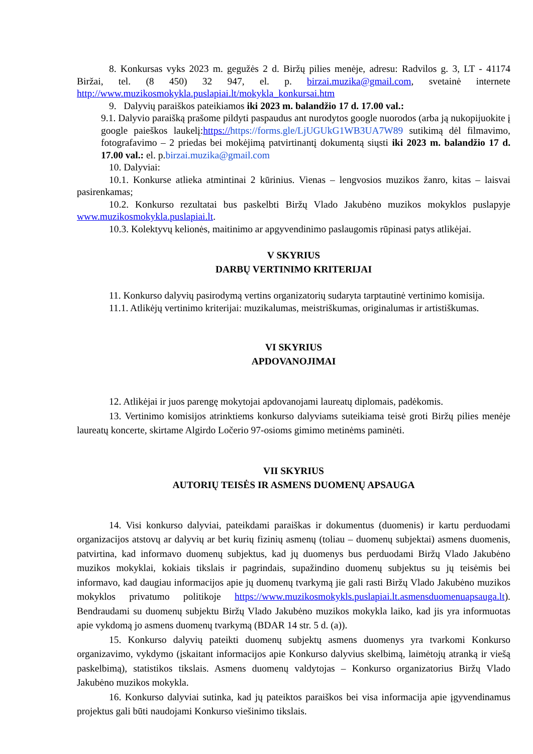8. Konkursas vyks 2023 m. gegužės 2 d. Biržų pilies menėje, adresu: Radvilos g. 3, LT - 41174 Biržai, tel. (8 450) 32 947, el. p. birzai.muzika@gmail.com, svetainė internete http://www.muzikosmokykla.puslapiai.lt/mokykla_konkursai.htm
9. Dalyvių paraiškos pateikiamos iki 2023 m. balandžio 17 d. 17.00 val.:
9.1. Dalyvio paraišką prašome pildyti paspaudus ant nurodytos google nuorodos (arba ją nukopijuokite į google paieškos laukelį:https://https://forms.gle/LjUGUkG1WB3UA7W89 sutikimą dėl filmavimo, fotografavimo – 2 priedas bei mokėjimą patvirtinantį dokumentą siųsti iki 2023 m. balandžio 17 d. 17.00 val.: el. p.birzai.muzika@gmail.com
10. Dalyviai:
10.1. Konkurse atlieka atmintinai 2 kūrinius. Vienas – lengvosios muzikos žanro, kitas – laisvai pasirenkamas;
10.2. Konkurso rezultatai bus paskelbti Biržų Vlado Jakubėno muzikos mokyklos puslapyje www.muzikosmokykla.puslapiai.lt.
10.3. Kolektyvų kelionės, maitinimo ar apgyvendinimo paslaugomis rūpinasi patys atlikėjai.
V SKYRIUS
DARBŲ VERTINIMO KRITERIJAI
11. Konkurso dalyvių pasirodymą vertins organizatorių sudaryta tarptautinė vertinimo komisija.
11.1. Atlikėjų vertinimo kriterijai: muzikalumas, meistriškumas, originalumas ir artistiškumas.
VI SKYRIUS
APDOVANOJIMAI
12. Atlikėjai ir juos parengę mokytojai apdovanojami laureatų diplomais, padėkomis.
13. Vertinimo komisijos atrinktiems konkurso dalyviams suteikiama teisė groti Biržų pilies menėje laureatų koncerte, skirtame Algirdo Ločerio 97-osioms gimimo metinėms paminėti.
VII SKYRIUS
AUTORIŲ TEISĖS IR ASMENS DUOMENŲ APSAUGA
14. Visi konkurso dalyviai, pateikdami paraiškas ir dokumentus (duomenis) ir kartu perduodami organizacijos atstovų ar dalyvių ar bet kurių fizinių asmenų (toliau – duomenų subjektai) asmens duomenis, patvirtina, kad informavo duomenų subjektus, kad jų duomenys bus perduodami Biržų Vlado Jakubėno muzikos mokyklai, kokiais tikslais ir pagrindais, supažindino duomenų subjektus su jų teisėmis bei informavo, kad daugiau informacijos apie jų duomenų tvarkymą jie gali rasti Biržų Vlado Jakubėno muzikos mokyklos privatumo politikoje https://www.muzikosmokykls.puslapiai.lt.asmensduomenuapsauga.lt). Bendraudami su duomenų subjektu Biržų Vlado Jakubėno muzikos mokykla laiko, kad jis yra informuotas apie vykdomą jo asmens duomenų tvarkymą (BDAR 14 str. 5 d. (a)).
15. Konkurso dalyvių pateikti duomenų subjektų asmens duomenys yra tvarkomi Konkurso organizavimo, vykdymo (įskaitant informacijos apie Konkurso dalyvius skelbimą, laimėtojų atranką ir viešą paskelbimą), statistikos tikslais. Asmens duomenų valdytojas – Konkurso organizatorius Biržų Vlado Jakubėno muzikos mokykla.
16. Konkurso dalyviai sutinka, kad jų pateiktos paraiškos bei visa informacija apie įgyvendinamus projektus gali būti naudojami Konkurso viešinimo tikslais.